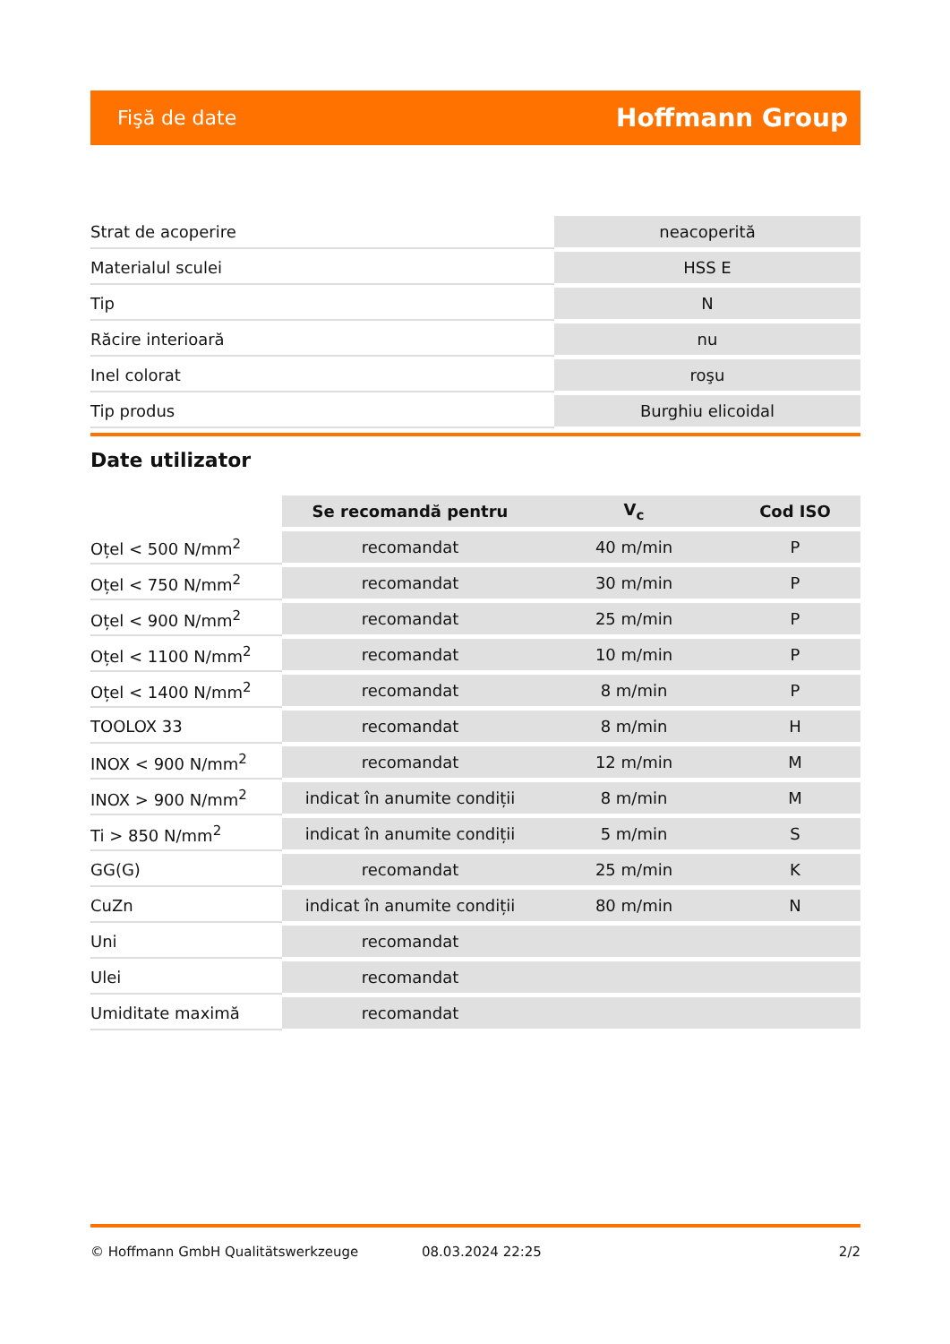Fişă de date Hoffmann Group
| Strat de acoperire | neacoperită |
| Materialul sculei | HSS E |
| Tip | N |
| Răcire interioară | nu |
| Inel colorat | roşu |
| Tip produs | Burghiu elicoidal |
Date utilizator
| | Se recomandă pentru | V<sub>c</sub> | Cod ISO |
| --- | --- | --- | --- |
| Oțel < 500 N/mm<sup>2</sup> | recomandat | 40 m/min | P |
| Oțel < 750 N/mm<sup>2</sup> | recomandat | 30 m/min | P |
| Oțel < 900 N/mm<sup>2</sup> | recomandat | 25 m/min | P |
| Oțel < 1100 N/mm<sup>2</sup> | recomandat | 10 m/min | P |
| Oțel < 1400 N/mm<sup>2</sup> | recomandat | 8 m/min | P |
| TOOLOX 33 | recomandat | 8 m/min | H |
| INOX < 900 N/mm<sup>2</sup> | recomandat | 12 m/min | M |
| INOX > 900 N/mm<sup>2</sup> | indicat în anumite condiții | 8 m/min | M |
| Ti > 850 N/mm<sup>2</sup> | indicat în anumite condiții | 5 m/min | S |
| GG(G) | recomandat | 25 m/min | K |
| CuZn | indicat în anumite condiții | 80 m/min | N |
| Uni | recomandat | | |
| Ulei | recomandat | | |
| Umiditate maximă | recomandat | | |
© Hoffmann GmbH Qualitätswerkzeuge 08.03.2024 22:25 2/2